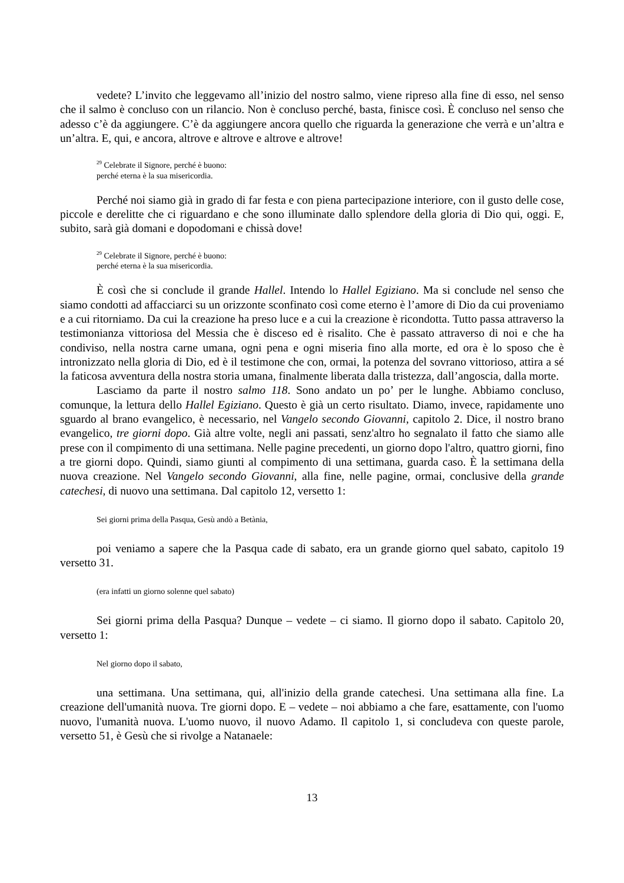vedete? L’invito che leggevamo all’inizio del nostro salmo, viene ripreso alla fine di esso, nel senso che il salmo è concluso con un rilancio. Non è concluso perché, basta, finisce così. È concluso nel senso che adesso c’è da aggiungere. C’è da aggiungere ancora quello che riguarda la generazione che verrà e un’altra e un’altra. E, qui, e ancora, altrove e altrove e altrove e altrove!
<sup>29</sup> Celebrate il Signore, perché è buono:
perché eterna è la sua misericordia.
Perché noi siamo già in grado di far festa e con piena partecipazione interiore, con il gusto delle cose, piccole e derelitte che ci riguardano e che sono illuminate dallo splendore della gloria di Dio qui, oggi. E, subito, sarà già domani e dopodomani e chissà dove!
<sup>29</sup> Celebrate il Signore, perché è buono:
perché eterna è la sua misericordia.
È così che si conclude il grande Hallel. Intendo lo Hallel Egiziano. Ma si conclude nel senso che siamo condotti ad affacciarci su un orizzonte sconfinato così come eterno è l’amore di Dio da cui proveniamo e a cui ritorniamo. Da cui la creazione ha preso luce e a cui la creazione è ricondotta. Tutto passa attraverso la testimonianza vittoriosa del Messia che è disceso ed è risalito. Che è passato attraverso di noi e che ha condiviso, nella nostra carne umana, ogni pena e ogni miseria fino alla morte, ed ora è lo sposo che è intronizzato nella gloria di Dio, ed è il testimone che con, ormai, la potenza del sovrano vittorioso, attira a sé la faticosa avventura della nostra storia umana, finalmente liberata dalla tristezza, dall’angoscia, dalla morte.
Lasciamo da parte il nostro salmo 118. Sono andato un po’ per le lunghe. Abbiamo concluso, comunque, la lettura dello Hallel Egiziano. Questo è già un certo risultato. Diamo, invece, rapidamente uno sguardo al brano evangelico, è necessario, nel Vangelo secondo Giovanni, capitolo 2. Dice, il nostro brano evangelico, tre giorni dopo. Già altre volte, negli ani passati, senz'altro ho segnalato il fatto che siamo alle prese con il compimento di una settimana. Nelle pagine precedenti, un giorno dopo l'altro, quattro giorni, fino a tre giorni dopo. Quindi, siamo giunti al compimento di una settimana, guarda caso. È la settimana della nuova creazione. Nel Vangelo secondo Giovanni, alla fine, nelle pagine, ormai, conclusive della grande catechesi, di nuovo una settimana. Dal capitolo 12, versetto 1:
Sei giorni prima della Pasqua, Gesù andò a Betània,
poi veniamo a sapere che la Pasqua cade di sabato, era un grande giorno quel sabato, capitolo 19 versetto 31.
(era infatti un giorno solenne quel sabato)
Sei giorni prima della Pasqua? Dunque – vedete – ci siamo. Il giorno dopo il sabato. Capitolo 20, versetto 1:
Nel giorno dopo il sabato,
una settimana. Una settimana, qui, all'inizio della grande catechesi. Una settimana alla fine. La creazione dell'umanità nuova. Tre giorni dopo. E – vedete – noi abbiamo a che fare, esattamente, con l'uomo nuovo, l'umanità nuova. L'uomo nuovo, il nuovo Adamo. Il capitolo 1, si concludeva con queste parole, versetto 51, è Gesù che si rivolge a Natanaele:
13